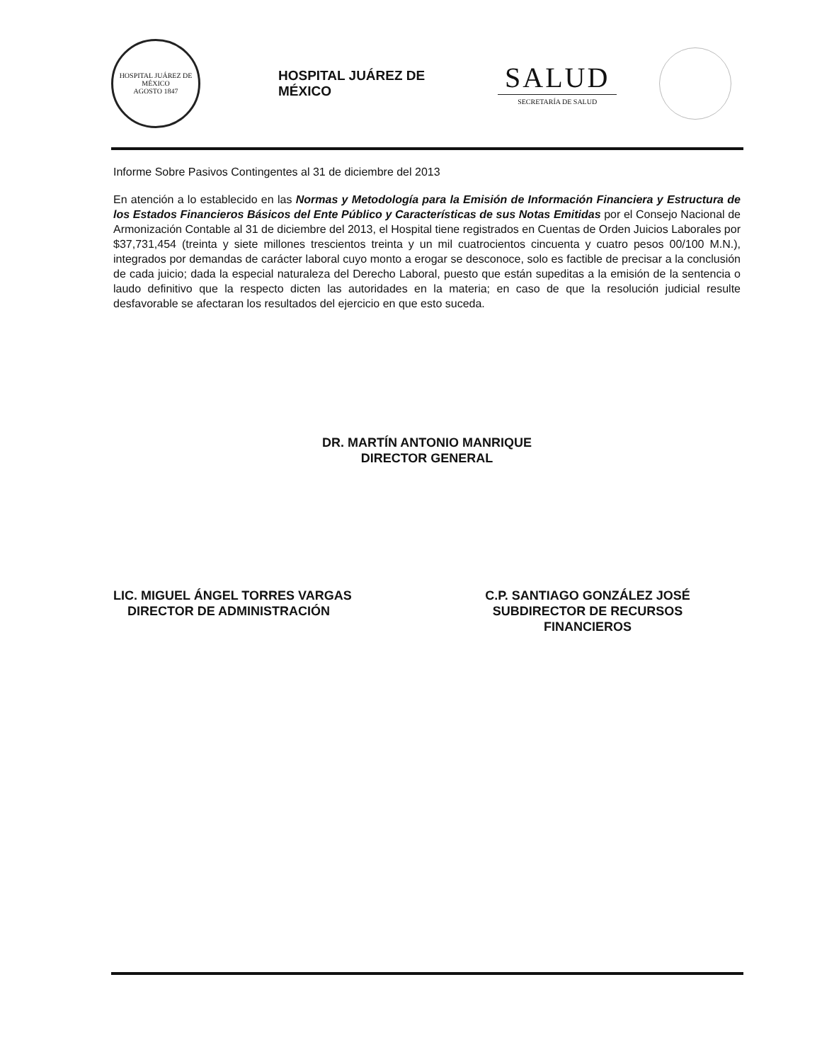HOSPITAL JUÁREZ DE MÉXICO
AGOSTO 1847
HOSPITAL JUÁREZ DE MÉXICO
SALUD
SECRETARÍA DE SALUD
Informe Sobre Pasivos Contingentes al 31 de diciembre del 2013
En atención a lo establecido en las Normas y Metodología para la Emisión de Información Financiera y Estructura de los Estados Financieros Básicos del Ente Público y Características de sus Notas Emitidas por el Consejo Nacional de Armonización Contable al 31 de diciembre del 2013, el Hospital tiene registrados en Cuentas de Orden Juicios Laborales por $37,731,454 (treinta y siete millones trescientos treinta y un mil cuatrocientos cincuenta y cuatro pesos 00/100 M.N.), integrados por demandas de carácter laboral cuyo monto a erogar se desconoce, solo es factible de precisar a la conclusión de cada juicio; dada la especial naturaleza del Derecho Laboral, puesto que están supeditas a la emisión de la sentencia o laudo definitivo que la respecto dicten las autoridades en la materia; en caso de que la resolución judicial resulte desfavorable se afectaran los resultados del ejercicio en que esto suceda.
DR. MARTÍN ANTONIO MANRIQUE
DIRECTOR GENERAL
LIC. MIGUEL ÁNGEL TORRES VARGAS
DIRECTOR DE ADMINISTRACIÓN
C.P. SANTIAGO GONZÁLEZ JOSÉ
SUBDIRECTOR DE RECURSOS
FINANCIEROS